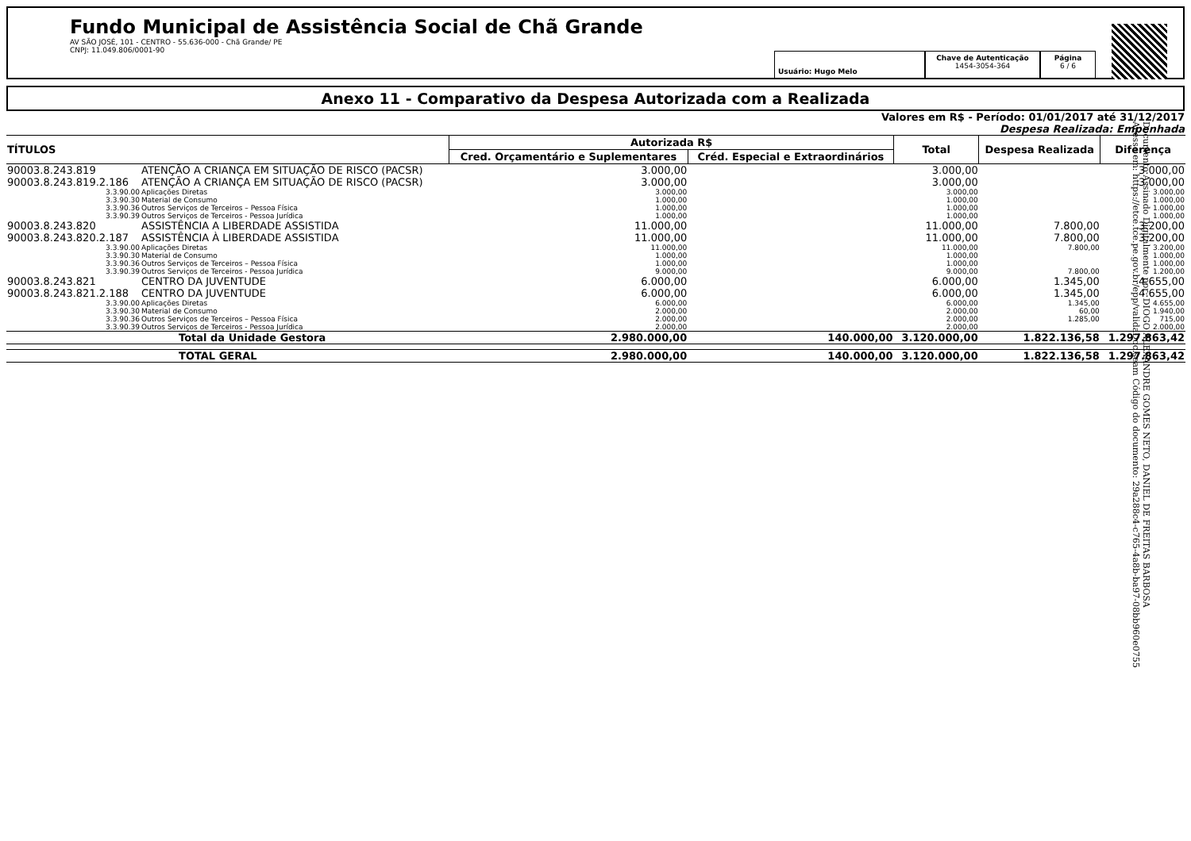Fundo Municipal de Assistência Social de Chã Grande
AV SÃO JOSÉ, 101 - CENTRO - 55.636-000 - Chã Grande/ PE
CNPJ: 11.049.806/0001-90
Usuário: Hugo Melo
Chave de Autenticação
1454-3054-364
Página
6 / 6
Anexo 11 - Comparativo da Despesa Autorizada com a Realizada
Valores em R$ - Período: 01/01/2017 até 31/12/2017
Despesa Realizada: Empenhada
| TÍTULOS | | Autorizada R$ | | Total | Despesa Realizada | Diferença |
| --- | --- | --- | --- | --- | --- | --- |
| | | Cred. Orçamentário e Suplementares | Créd. Especial e Extraordinários | | | |
| 90003.8.243.819 | ATENÇÃO A CRIANÇA EM SITUAÇÃO DE RISCO (PACSR) | 3.000,00 | | 3.000,00 | | 3.000,00 |
| 90003.8.243.819.2.186 | ATENÇÃO A CRIANÇA EM SITUAÇÃO DE RISCO (PACSR) | 3.000,00 | | 3.000,00 | | 3.000,00 |
| 3.3.90.00 | Aplicações Diretas | 3.000,00 | | 3.000,00 | | 3.000,00 |
| 3.3.90.30 | Material de Consumo | 1.000,00 | | 1.000,00 | | 1.000,00 |
| 3.3.90.36 | Outros Serviços de Terceiros – Pessoa Física | 1.000,00 | | 1.000,00 | | 1.000,00 |
| 3.3.90.39 | Outros Serviços de Terceiros - Pessoa Jurídica | 1.000,00 | | 1.000,00 | | 1.000,00 |
| 90003.8.243.820 | ASSISTÊNCIA A LIBERDADE ASSISTIDA | 11.000,00 | | 11.000,00 | 7.800,00 | 3.200,00 |
| 90003.8.243.820.2.187 | ASSISTÊNCIA À LIBERDADE ASSISTIDA | 11.000,00 | | 11.000,00 | 7.800,00 | 3.200,00 |
| 3.3.90.00 | Aplicações Diretas | 11.000,00 | | 11.000,00 | 7.800,00 | 3.200,00 |
| 3.3.90.30 | Material de Consumo | 1.000,00 | | 1.000,00 | | 1.000,00 |
| 3.3.90.36 | Outros Serviços de Terceiros – Pessoa Física | 1.000,00 | | 1.000,00 | | 1.000,00 |
| 3.3.90.39 | Outros Serviços de Terceiros - Pessoa Jurídica | 9.000,00 | | 9.000,00 | 7.800,00 | 1.200,00 |
| 90003.8.243.821 | CENTRO DA JUVENTUDE | 6.000,00 | | 6.000,00 | 1.345,00 | 4.655,00 |
| 90003.8.243.821.2.188 | CENTRO DA JUVENTUDE | 6.000,00 | | 6.000,00 | 1.345,00 | 4.655,00 |
| 3.3.90.00 | Aplicações Diretas | 6.000,00 | | 6.000,00 | 1.345,00 | 4.655,00 |
| 3.3.90.30 | Material de Consumo | 2.000,00 | | 2.000,00 | 60,00 | 1.940,00 |
| 3.3.90.36 | Outros Serviços de Terceiros – Pessoa Física | 2.000,00 | | 2.000,00 | 1.285,00 | 715,00 |
| 3.3.90.39 | Outros Serviços de Terceiros - Pessoa Jurídica | 2.000,00 | | 2.000,00 | | 2.000,00 |
| | Total da Unidade Gestora | 2.980.000,00 | 140.000,00 | 3.120.000,00 | 1.822.136,58 | 1.297.863,42 |
| | TOTAL GERAL | 2.980.000,00 | 140.000,00 | 3.120.000,00 | 1.822.136,58 | 1.297.863,42 |
Documento Assinado Digitalmente por: DIOGO ALEXANDRE GOMES NETO, DANIEL DE FREITAS BARBOSA
Acesse em: https://etce.tce.pe.gov.br/epp/validaDoc.seam Código do documento: 29a288c4-c765-4a8b-ba97-08bb960e0755